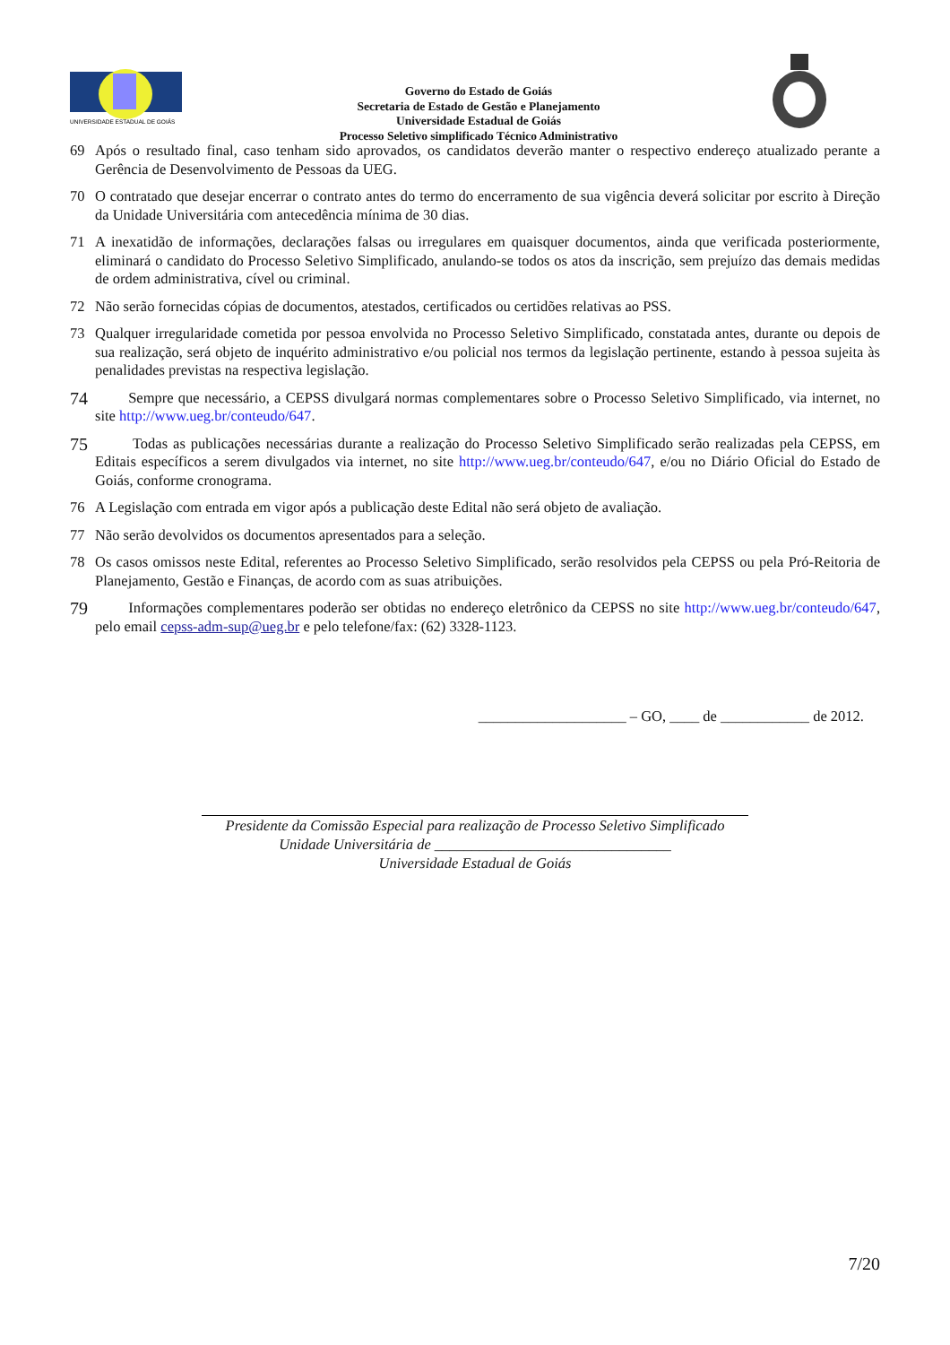UNIVERSIDADE ESTADUAL DE GOIÁS
Governo do Estado de Goiás
Secretaria de Estado de Gestão e Planejamento
Universidade Estadual de Goiás
Processo Seletivo simplificado Técnico Administrativo
69 Após o resultado final, caso tenham sido aprovados, os candidatos deverão manter o respectivo endereço atualizado perante a Gerência de Desenvolvimento de Pessoas da UEG.
70 O contratado que desejar encerrar o contrato antes do termo do encerramento de sua vigência deverá solicitar por escrito à Direção da Unidade Universitária com antecedência mínima de 30 dias.
71 A inexatidão de informações, declarações falsas ou irregulares em quaisquer documentos, ainda que verificada posteriormente, eliminará o candidato do Processo Seletivo Simplificado, anulando-se todos os atos da inscrição, sem prejuízo das demais medidas de ordem administrativa, cível ou criminal.
72 Não serão fornecidas cópias de documentos, atestados, certificados ou certidões relativas ao PSS.
73 Qualquer irregularidade cometida por pessoa envolvida no Processo Seletivo Simplificado, constatada antes, durante ou depois de sua realização, será objeto de inquérito administrativo e/ou policial nos termos da legislação pertinente, estando à pessoa sujeita às penalidades previstas na respectiva legislação.
74 Sempre que necessário, a CEPSS divulgará normas complementares sobre o Processo Seletivo Simplificado, via internet, no site http://www.ueg.br/conteudo/647.
75 Todas as publicações necessárias durante a realização do Processo Seletivo Simplificado serão realizadas pela CEPSS, em Editais específicos a serem divulgados via internet, no site http://www.ueg.br/conteudo/647, e/ou no Diário Oficial do Estado de Goiás, conforme cronograma.
76 A Legislação com entrada em vigor após a publicação deste Edital não será objeto de avaliação.
77 Não serão devolvidos os documentos apresentados para a seleção.
78 Os casos omissos neste Edital, referentes ao Processo Seletivo Simplificado, serão resolvidos pela CEPSS ou pela Pró-Reitoria de Planejamento, Gestão e Finanças, de acordo com as suas atribuições.
79 Informações complementares poderão ser obtidas no endereço eletrônico da CEPSS no site http://www.ueg.br/conteudo/647, pelo email cepss-adm-sup@ueg.br e pelo telefone/fax: (62) 3328-1123.
____________________ – GO, ____ de ____________ de 2012.
Presidente da Comissão Especial para realização de Processo Seletivo Simplificado
Unidade Universitária de ________________________________
Universidade Estadual de Goiás
7/20